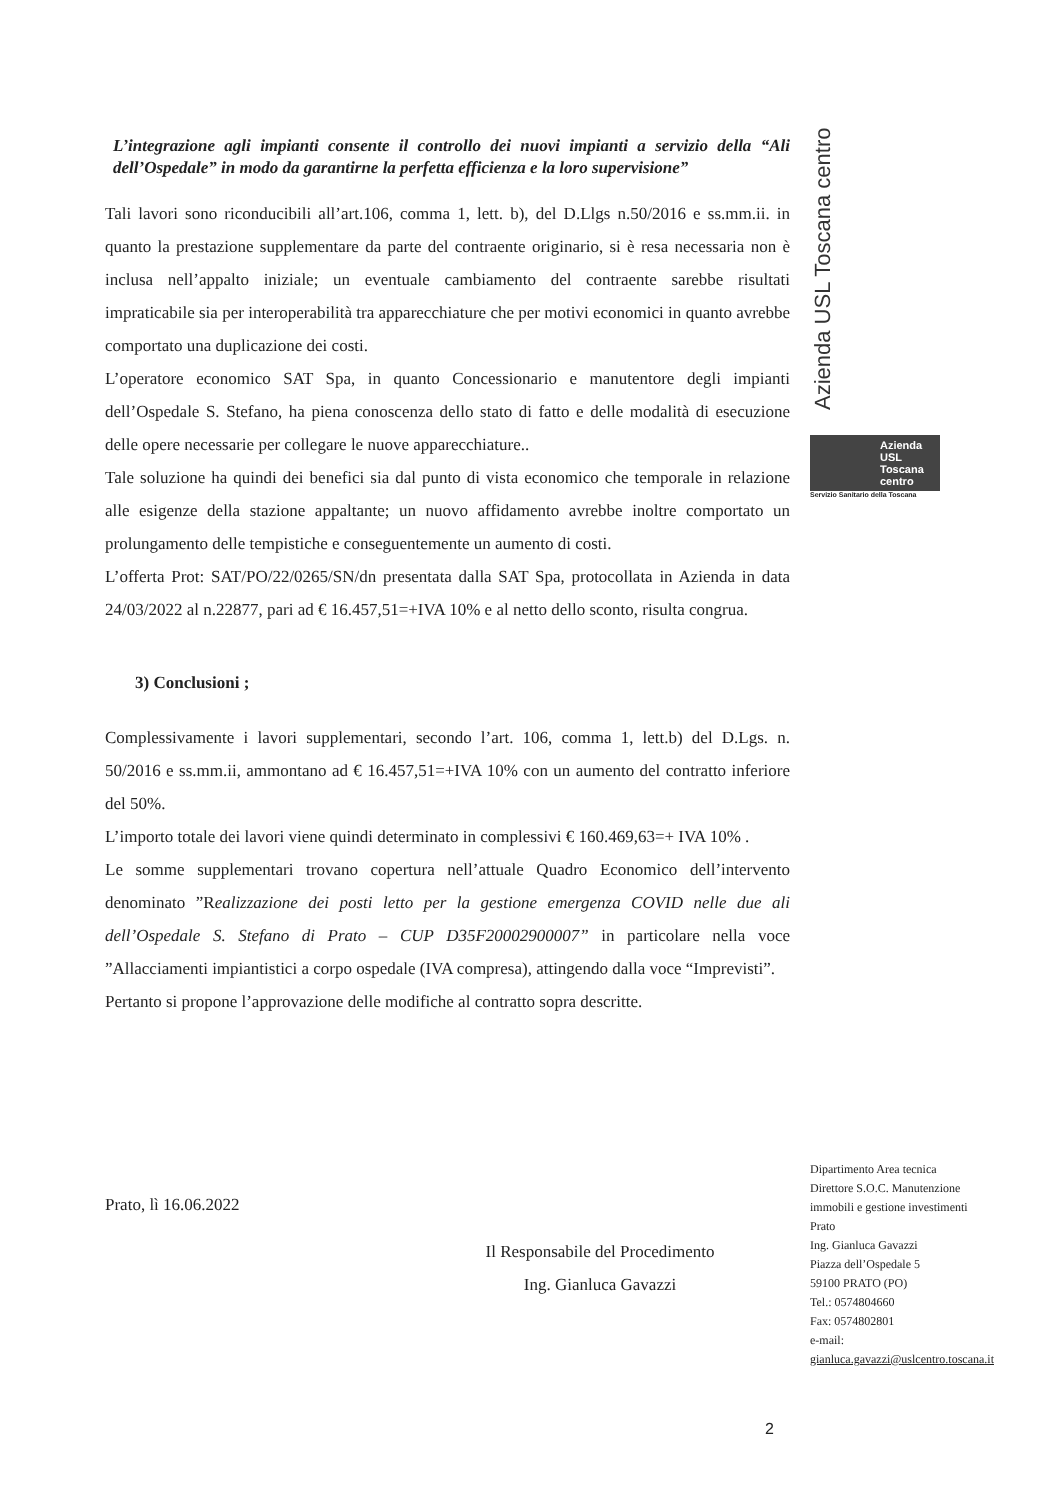L’integrazione agli impianti consente il controllo dei nuovi impianti a servizio della “Ali dell’Ospedale” in modo da garantirne la perfetta efficienza e la loro supervisione”
Tali lavori sono riconducibili all’art.106, comma 1, lett. b), del D.Llgs n.50/2016 e ss.mm.ii. in quanto la prestazione supplementare da parte del contraente originario, si è resa necessaria non è inclusa nell’appalto iniziale; un eventuale cambiamento del contraente sarebbe risultati impraticabile sia per interoperabilità tra apparecchiature che per motivi economici in quanto avrebbe comportato una duplicazione dei costi.
L’operatore economico SAT Spa, in quanto Concessionario e manutentore degli impianti dell’Ospedale S. Stefano, ha piena conoscenza dello stato di fatto e delle modalità di esecuzione delle opere necessarie per collegare le nuove apparecchiature..
Tale soluzione ha quindi dei benefici sia dal punto di vista economico che temporale in relazione alle esigenze della stazione appaltante; un nuovo affidamento avrebbe inoltre comportato un prolungamento delle tempistiche e conseguentemente un aumento di costi.
L’offerta Prot: SAT/PO/22/0265/SN/dn presentata dalla SAT Spa, protocollata in Azienda in data 24/03/2022 al n.22877, pari ad € 16.457,51=+IVA 10% e al netto dello sconto, risulta congrua.
3) Conclusioni ;
Complessivamente i lavori supplementari, secondo l’art. 106, comma 1, lett.b) del D.Lgs. n. 50/2016 e ss.mm.ii, ammontano ad € 16.457,51=+IVA 10% con un aumento del contratto inferiore del 50%.
L’importo totale dei lavori viene quindi determinato in complessivi € 160.469,63=+ IVA 10% .
Le somme supplementari trovano copertura nell’attuale Quadro Economico dell’intervento denominato ”Realizzazione dei posti letto per la gestione emergenza COVID nelle due ali dell’Ospedale S. Stefano di Prato – CUP D35F20002900007” in particolare nella voce ”Allacciamenti impiantistici a corpo ospedale (IVA compresa), attingendo dalla voce “Imprevisti”.
Pertanto si propone l’approvazione delle modifiche al contratto sopra descritte.
Azienda USL Toscana centro
Azienda
USL
Toscana
centro
Servizio Sanitario della Toscana
Prato, lì 16.06.2022
Il Responsabile del Procedimento
Ing. Gianluca Gavazzi
Dipartimento Area tecnica
Direttore S.O.C. Manutenzione
immobili e gestione investimenti
Prato
Ing. Gianluca Gavazzi
Piazza dell’Ospedale 5
59100 PRATO (PO)
Tel.: 0574804660
Fax: 0574802801
e-mail:
gianluca.gavazzi@uslcentro.toscana.it
2